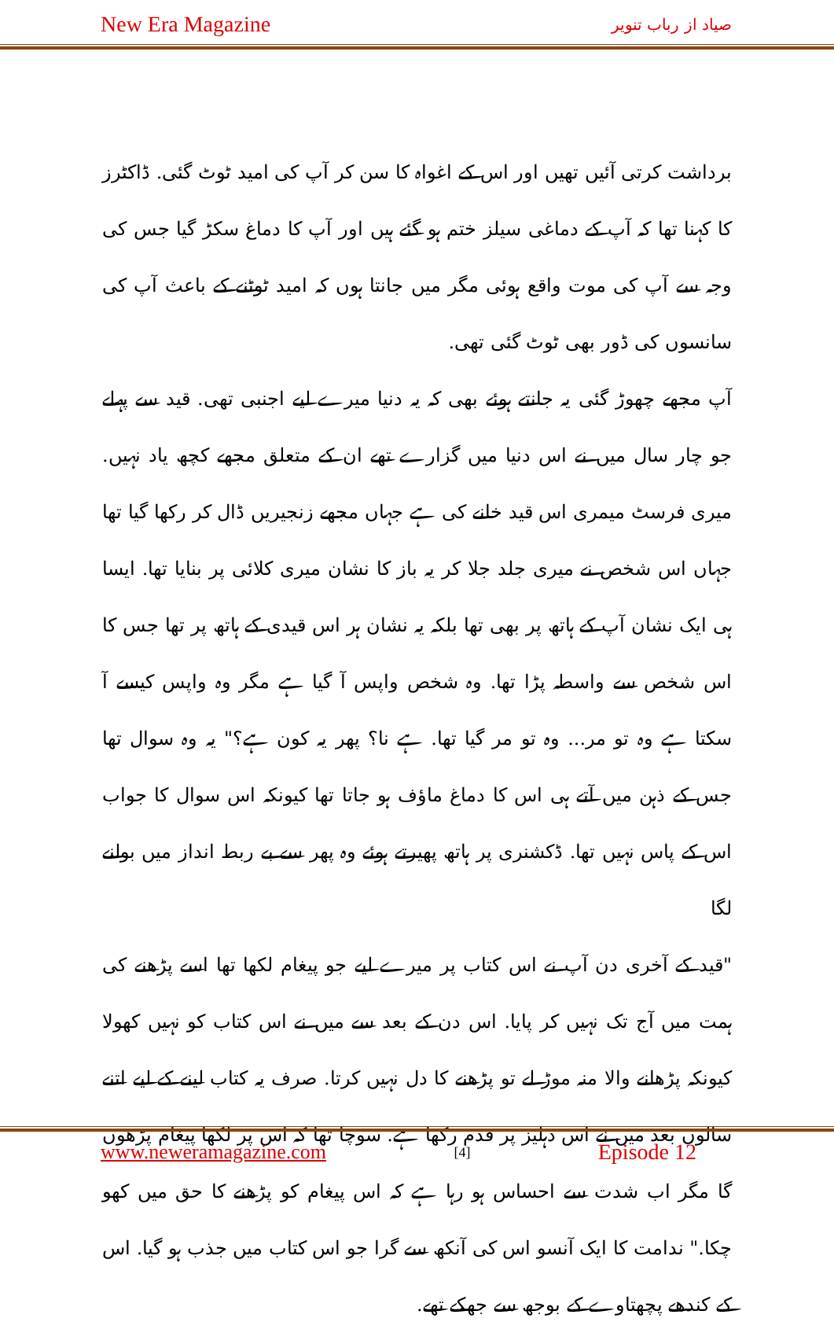New Era Magazine صیاد از رباب تنویر
برداشت کرتی آئیں تھیں اور اس کے اغواہ کا سن کر آپ کی امید ٹوٹ گئی. ڈاکٹرز کا کہنا تھا کہ آپ کے دماغی سیلز ختم ہو گئے ہیں اور آپ کا دماغ سکڑ گیا جس کی وجہ سے آپ کی موت واقع ہوئی مگر میں جانتا ہوں کہ امید ٹوٹنے کے باعث آپ کی سانسوں کی ڈور بھی ٹوٹ گئی تھی.
آپ مجھے چھوڑ گئی یہ جانتے ہوئے بھی کہ یہ دنیا میرے لیے اجنبی تھی. قید سے پہلے جو چار سال میں نے اس دنیا میں گزارے تھے ان کے متعلق مجھے کچھ یاد نہیں. میری فرسٹ میمری اس قید خانے کی ہے جہاں مجھے زنجیریں ڈال کر رکھا گیا تھا جہاں اس شخص نے میری جلد جلا کر یہ باز کا نشان میری کلائی پر بنایا تھا. ایسا ہی ایک نشان آپ کے ہاتھ پر بھی تھا بلکہ یہ نشان ہر اس قیدی کے ہاتھ پر تھا جس کا اس شخص سے واسطہ پڑا تھا. وہ شخص واپس آ گیا ہے مگر وہ واپس کیسے آ سکتا ہے وہ تو مر... وہ تو مر گیا تھا. ہے نا؟ پھر یہ کون ہے؟" یہ وہ سوال تھا جس کے ذہن میں آتے ہی اس کا دماغ ماؤف ہو جاتا تھا کیونکہ اس سوال کا جواب اس کے پاس نہیں تھا. ڈکشنری پر ہاتھ پھیرتے ہوئے وہ پھر سے بے ربط انداز میں بولنے لگا
"قید کے آخری دن آپ نے اس کتاب پر میرے لیے جو پیغام لکھا تھا اسے پڑھنے کی ہمت میں آج تک نہیں کر پایا. اس دن کے بعد سے میں نے اس کتاب کو نہیں کھولا کیونکہ پڑھانے والا منہ موڑ لے تو پڑھنے کا دل نہیں کرتا. صرف یہ کتاب لینے کے لیے اتنے سالوں بعد میں نے اس دہلیز پر قدم رکھا ہے. سوچا تھا کہ اس پر لکھا پیغام پڑھوں گا مگر اب شدت سے احساس ہو رہا ہے کہ اس پیغام کو پڑھنے کا حق میں کھو چکا." ندامت کا ایک آنسو اس کی آنکھ سے گرا جو اس کتاب میں جذب ہو گیا. اس کے کندھے پچھتاوے کے بوجھ سے جھکے تھے.
www.neweramagazine.com [4] Episode 12